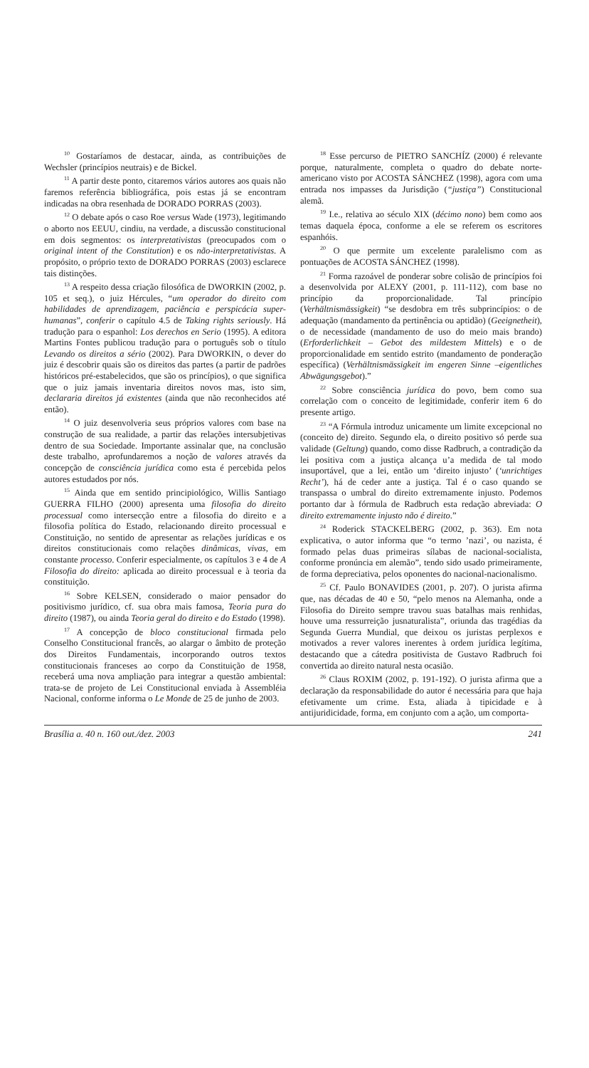<sup>10</sup> Gostaríamos de destacar, ainda, as contribuições de Wechsler (princípios neutrais) e de Bickel.
<sup>11</sup> A partir deste ponto, citaremos vários autores aos quais não faremos referência bibliográfica, pois estas já se encontram indicadas na obra resenhada de DORADO PORRAS (2003).
<sup>12</sup> O debate após o caso Roe versus Wade (1973), legitimando o aborto nos EEUU, cindiu, na verdade, a discussão constitucional em dois segmentos: os interpretativistas (preocupados com o original intent of the Constitution) e os não-interpretativistas. A propósito, o próprio texto de DORADO PORRAS (2003) esclarece tais distinções.
<sup>13</sup> A respeito dessa criação filosófica de DWORKIN (2002, p. 105 et seq.), o juiz Hércules, “um operador do direito com habilidades de aprendizagem, paciência e perspicácia super-humanas”, conferir o capítulo 4.5 de Taking rights seriously. Há tradução para o espanhol: Los derechos en Serio (1995). A editora Martins Fontes publicou tradução para o português sob o título Levando os direitos a sério (2002). Para DWORKIN, o dever do juiz é descobrir quais são os direitos das partes (a partir de padrões históricos pré-estabelecidos, que são os princípios), o que significa que o juiz jamais inventaria direitos novos mas, isto sim, declararia direitos já existentes (ainda que não reconhecidos até então).
<sup>14</sup> O juiz desenvolveria seus próprios valores com base na construção de sua realidade, a partir das relações intersubjetivas dentro de sua Sociedade. Importante assinalar que, na conclusão deste trabalho, aprofundaremos a noção de valores através da concepção de consciência jurídica como esta é percebida pelos autores estudados por nós.
<sup>15</sup> Ainda que em sentido principiológico, Willis Santiago GUERRA FILHO (2000) apresenta uma filosofia do direito processual como intersecção entre a filosofia do direito e a filosofia política do Estado, relacionando direito processual e Constituição, no sentido de apresentar as relações jurídicas e os direitos constitucionais como relações dinâmicas, vivas, em constante processo. Conferir especialmente, os capítulos 3 e 4 de A Filosofia do direito: aplicada ao direito processual e à teoria da constituição.
<sup>16</sup> Sobre KELSEN, considerado o maior pensador do positivismo jurídico, cf. sua obra mais famosa, Teoria pura do direito (1987), ou ainda Teoria geral do direito e do Estado (1998).
<sup>17</sup> A concepção de bloco constitucional firmada pelo Conselho Constitucional francês, ao alargar o âmbito de proteção dos Direitos Fundamentais, incorporando outros textos constitucionais franceses ao corpo da Constituição de 1958, receberá uma nova ampliação para integrar a questão ambiental: trata-se de projeto de Lei Constitucional enviada à Assembléia Nacional, conforme informa o Le Monde de 25 de junho de 2003.
<sup>18</sup> Esse percurso de PIETRO SANCHÍZ (2000) é relevante porque, naturalmente, completa o quadro do debate norte-americano visto por ACOSTA SÁNCHEZ (1998), agora com uma entrada nos impasses da Jurisdição (“justiça”) Constitucional alemã.
<sup>19</sup> I.e., relativa ao século XIX (décimo nono) bem como aos temas daquela época, conforme a ele se referem os escritores espanhóis.
<sup>20</sup> O que permite um excelente paralelismo com as pontuações de ACOSTA SÁNCHEZ (1998).
<sup>21</sup> Forma razoável de ponderar sobre colisão de princípios foi a desenvolvida por ALEXY (2001, p. 111-112), com base no princípio da proporcionalidade. Tal princípio (Verhältnismässigkeit) “se desdobra em três subprincípios: o de adequação (mandamento da pertinência ou aptidão) (Geeignetheit), o de necessidade (mandamento de uso do meio mais brando) (Erforderlichkeit – Gebot des mildestem Mittels) e o de proporcionalidade em sentido estrito (mandamento de ponderação específica) (Verhältnismässigkeit im engeren Sinne –eigentliches Abwägungsgebot).”
<sup>22</sup> Sobre consciência jurídica do povo, bem como sua correlação com o conceito de legitimidade, conferir item 6 do presente artigo.
<sup>23</sup> “A Fórmula introduz unicamente um limite excepcional no (conceito de) direito. Segundo ela, o direito positivo só perde sua validade (Geltung) quando, como disse Radbruch, a contradição da lei positiva com a justiça alcança u’a medida de tal modo insuportável, que a lei, então um ‘direito injusto’ (‘unrichtiges Recht’), há de ceder ante a justiça. Tal é o caso quando se transpassa o umbral do direito extremamente injusto. Podemos portanto dar à fórmula de Radbruch esta redação abreviada: O direito extremamente injusto não é direito.”
<sup>24</sup> Roderick STACKELBERG (2002, p. 363). Em nota explicativa, o autor informa que “o termo ’nazi’, ou nazista, é formado pelas duas primeiras sílabas de nacional-socialista, conforme pronúncia em alemão”, tendo sido usado primeiramente, de forma depreciativa, pelos oponentes do nacional-nacionalismo.
<sup>25</sup> Cf. Paulo BONAVIDES (2001, p. 207). O jurista afirma que, nas décadas de 40 e 50, “pelo menos na Alemanha, onde a Filosofia do Direito sempre travou suas batalhas mais renhidas, houve uma ressurreição jusnaturalista”, oriunda das tragédias da Segunda Guerra Mundial, que deixou os juristas perplexos e motivados a rever valores inerentes à ordem jurídica legítima, destacando que a cátedra positivista de Gustavo Radbruch foi convertida ao direito natural nesta ocasião.
<sup>26</sup> Claus ROXIM (2002, p. 191-192). O jurista afirma que a declaração da responsabilidade do autor é necessária para que haja efetivamente um crime. Esta, aliada à tipicidade e à antijuridicidade, forma, em conjunto com a ação, um comporta-
Brasília a. 40 n. 160 out./dez. 2003 241